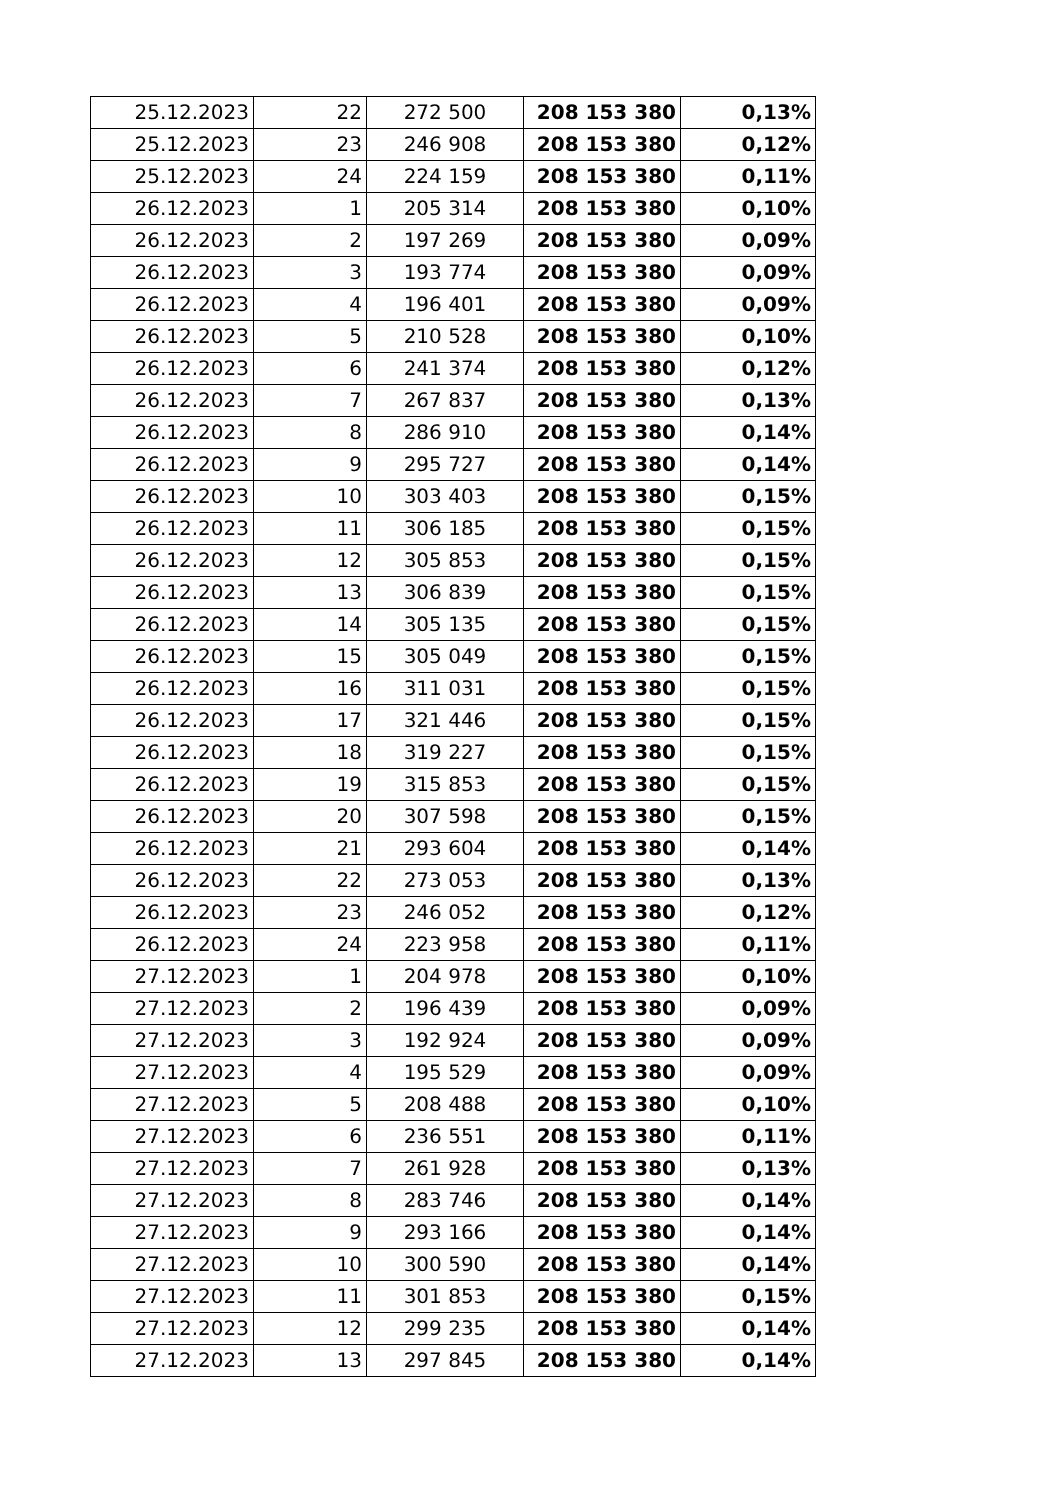| 25.12.2023 | 22 | 272 500 | 208 153 380 | 0,13% |
| 25.12.2023 | 23 | 246 908 | 208 153 380 | 0,12% |
| 25.12.2023 | 24 | 224 159 | 208 153 380 | 0,11% |
| 26.12.2023 | 1 | 205 314 | 208 153 380 | 0,10% |
| 26.12.2023 | 2 | 197 269 | 208 153 380 | 0,09% |
| 26.12.2023 | 3 | 193 774 | 208 153 380 | 0,09% |
| 26.12.2023 | 4 | 196 401 | 208 153 380 | 0,09% |
| 26.12.2023 | 5 | 210 528 | 208 153 380 | 0,10% |
| 26.12.2023 | 6 | 241 374 | 208 153 380 | 0,12% |
| 26.12.2023 | 7 | 267 837 | 208 153 380 | 0,13% |
| 26.12.2023 | 8 | 286 910 | 208 153 380 | 0,14% |
| 26.12.2023 | 9 | 295 727 | 208 153 380 | 0,14% |
| 26.12.2023 | 10 | 303 403 | 208 153 380 | 0,15% |
| 26.12.2023 | 11 | 306 185 | 208 153 380 | 0,15% |
| 26.12.2023 | 12 | 305 853 | 208 153 380 | 0,15% |
| 26.12.2023 | 13 | 306 839 | 208 153 380 | 0,15% |
| 26.12.2023 | 14 | 305 135 | 208 153 380 | 0,15% |
| 26.12.2023 | 15 | 305 049 | 208 153 380 | 0,15% |
| 26.12.2023 | 16 | 311 031 | 208 153 380 | 0,15% |
| 26.12.2023 | 17 | 321 446 | 208 153 380 | 0,15% |
| 26.12.2023 | 18 | 319 227 | 208 153 380 | 0,15% |
| 26.12.2023 | 19 | 315 853 | 208 153 380 | 0,15% |
| 26.12.2023 | 20 | 307 598 | 208 153 380 | 0,15% |
| 26.12.2023 | 21 | 293 604 | 208 153 380 | 0,14% |
| 26.12.2023 | 22 | 273 053 | 208 153 380 | 0,13% |
| 26.12.2023 | 23 | 246 052 | 208 153 380 | 0,12% |
| 26.12.2023 | 24 | 223 958 | 208 153 380 | 0,11% |
| 27.12.2023 | 1 | 204 978 | 208 153 380 | 0,10% |
| 27.12.2023 | 2 | 196 439 | 208 153 380 | 0,09% |
| 27.12.2023 | 3 | 192 924 | 208 153 380 | 0,09% |
| 27.12.2023 | 4 | 195 529 | 208 153 380 | 0,09% |
| 27.12.2023 | 5 | 208 488 | 208 153 380 | 0,10% |
| 27.12.2023 | 6 | 236 551 | 208 153 380 | 0,11% |
| 27.12.2023 | 7 | 261 928 | 208 153 380 | 0,13% |
| 27.12.2023 | 8 | 283 746 | 208 153 380 | 0,14% |
| 27.12.2023 | 9 | 293 166 | 208 153 380 | 0,14% |
| 27.12.2023 | 10 | 300 590 | 208 153 380 | 0,14% |
| 27.12.2023 | 11 | 301 853 | 208 153 380 | 0,15% |
| 27.12.2023 | 12 | 299 235 | 208 153 380 | 0,14% |
| 27.12.2023 | 13 | 297 845 | 208 153 380 | 0,14% |